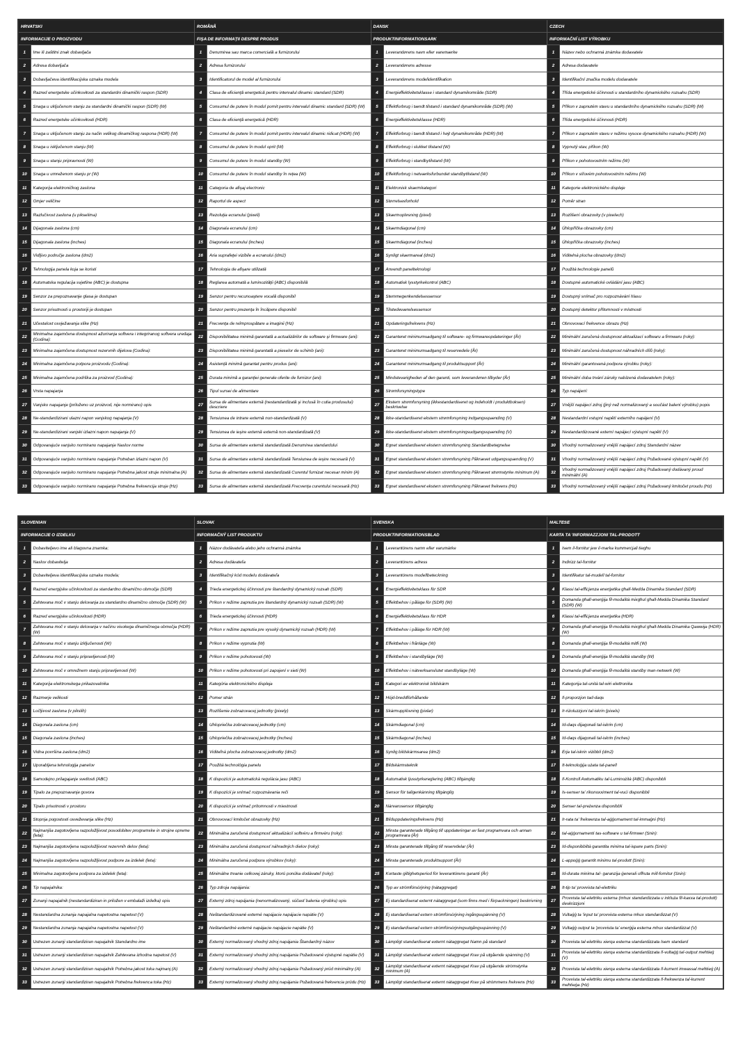| HRVATSKI | | ROMÂNĂ | | DANSK | | CZECH | |
| --- | --- | --- | --- | --- | --- | --- | --- |
| INFORMACIJE O PROIZVODU | | FIŞA DE INFORMAŢII DESPRE PRODUS | | PRODUKTINFORMATIONSARK | | INFORMAČNÍ LIST VÝROBKU | |
| 1 | Ime ili zaštitni znak dobavljača | 1 | Denumirea sau marca comercială a furnizorului | 1 | Leverandørens navn eller varemærke | 1 | Název nebo ochranná známka dodavatele |
| 2 | Adresa dobavljača | 2 | Adresa furnizorului | 2 | Leverandørens adresse | 2 | Adresa dodavatele |
| 3 | Dobavljačeva identifikacijska oznaka modela | 3 | Identificatorul de model al furnizorului | 3 | Leverandørens modelidentifikation | 3 | Identifikační značka modelu dodavatele |
| 4 | Razred energetske učinkovitosti za standardni dinamički raspon (SDR) | 4 | Clasa de eficienţă energetică pentru intervalul dinamic standard (SDR) | 4 | Energieffektivitetsklasse i standard dynamikområde (SDR) | 4 | Třída energetické účinnosti u standardního dynamického rozsahu (SDR) |
| 5 | Snaga u uključenom stanju za standardni dinamički raspon (SDR) (W) | 5 | Consumul de putere în modul pornit pentru intervalul dinamic standard (SDR) (W) | 5 | Effektforbrug i tændt tilstand i standard dynamikområde (SDR) (W) | 5 | Příkon v zapnutém stavu u standardního dynamického rozsahu (SDR) (W) |
| 6 | Razred energetske učinkovitosti (HDR) | 6 | Clasa de eficienţă energetică (HDR) | 6 | Energieffektivitetsklasse (HDR) | 6 | Třída energetické účinnosti (HDR) |
| 7 | Snaga u uključenom stanju za način velikog dinamičkog raspona (HDR) (W) | 7 | Consumul de putere în modul pornit pentru intervalul dinamic ridicat (HDR) (W) | 7 | Effektforbrug i tændt tilstand i højt dynamikområde (HDR) (W) | 7 | Příkon v zapnutém stavu v režimu vysoce dynamického rozsahu (HDR) (W) |
| 8 | Snaga u isključenom stanju (W) | 8 | Consumul de putere în modul oprit (W) | 8 | Effektforbrug i slukket tilstand (W) | 8 | Vypnutý stav, příkon (W) |
| 9 | Snaga u stanju pripravnosti (W) | 9 | Consumul de putere în modul standby (W) | 9 | Effektforbrug i standbytilstand (W) | 9 | Příkon v pohotovostním režimu (W) |
| 10 | Snaga u umreženom stanju pr (W) | 10 | Consumul de putere în modul standby în rețea (W) | 10 | Effektforbrug i netværksforbundet standbytilstand (W) | 10 | Příkon v síťovém pohotovostním režimu (W) |
| 11 | Kategorija elektroničkog zaslona | 11 | Categoria de afişaj electronic | 11 | Elektronisk skærmkategori | 11 | Kategorie elektronického displeje |
| 12 | Omjer veličine | 12 | Raportul de aspect | 12 | Størrelsesforhold | 12 | Poměr stran |
| 13 | Razlučivost zaslona (u pikselima) | 13 | Rezoluţia ecranului (pixeli) | 13 | Skærmopløsning (pixel) | 13 | Rozlišení obrazovky (v pixelech) |
| 14 | Dijagonala zaslona (cm) | 14 | Diagonala ecranului (cm) | 14 | Skærmdiagonal (cm) | 14 | Úhlopříčka obrazovky (cm) |
| 15 | Dijagonala zaslona (inches) | 15 | Diagonala ecranului (inches) | 15 | Skærmdiagonal (inches) | 15 | Úhlopříčka obrazovky (inches) |
| 16 | Vidljivo područje zaslona (dm2) | 16 | Aria suprafeţei vizibile a ecranului (dm2) | 16 | Synligt skærmareal (dm2) | 16 | Viditelná plocha obrazovky (dm2) |
| 17 | Tehnologija panela koja se koristi | 17 | Tehnologia de afişare utilizată | 17 | Anvendt panelteknologi | 17 | Použitá technologie panelů |
| 18 | Automatska regulacija svjetline (ABC) je dostupna | 18 | Reglarea automată a luminozităţii (ABC) disponibilă | 18 | Automatisk lysstyrkekontrol (ABC) | 18 | Dostupné automatické ovládání jasu (ABC) |
| 19 | Senzor za prepoznavanje glasa je dostupan | 19 | Senzor pentru recunoaştere vocală disponibil | 19 | Stemmegenkendelsessensor | 19 | Dostupný snímač pro rozpoznávání hlasu |
| 20 | Senzor prisutnosti u prostoriji je dostupan | 20 | Senzor pentru prezenţa în încăpere disponibil | 20 | Tilstedeværelsessensor | 20 | Dostupný detektor přítomnosti v místnosti |
| 21 | Učestalost osvježavanja slike (Hz) | 21 | Frecvenţa de reîmprospătare a imaginii (Hz) | 21 | Opdateringsfrekvens (Hz) | 21 | Obnovovací frekvence obrazu (Hz) |
| 22 | Minimalna zajamčena dostupnost ažuriranja softvera i integriranog softvera uređaja (Godina): | 22 | Disponibilitatea minimă garantată a actualizărilor de software şi firmware (ani): | 22 | Garanteret minimumsadgang til software- og firmwareopdateringer (År) | 22 | Minimální zaručená dostupnost aktualizací softwaru a firmwaru (roky): |
| 23 | Minimalna zajamčena dostupnost rezervnih dijelova (Godina): | 23 | Disponibilitatea minimă garantată a pieselor de schimb (ani): | 23 | Garanteret minimumsadgang til reservedele (År) | 23 | Minimální zaručená dostupnost náhradních dílů (roky): |
| 24 | Minimalna zajamčena potpora proizvodu (Godina): | 24 | Asistenţă minimă garantat pentru produs (ani): | 24 | Garanteret minimumsadgang til produktsupport (År) | 24 | Minimální garantovaná podpora výrobku (roky): |
| 25 | Minimalna zajamčena podrška za proizvod (Godina): | 25 | Durata minimă a garanţiei generale oferite de furnizor (ani): | 25 | Mindstevarigheden af den garanti, som leverandøren tilbyder (År) | 25 | Minimální doba trvání záruky nabízená dodavatelem (roky): |
| 26 | Vrsta napajanja | 26 | Tipul sursei de alimentare | 26 | Strømforsyningstype | 26 | Typ napájení: |
| 27 | Vanjsko napajanje (priloženo uz proizvod, nije normirano) opis | 27 | Sursa de alimentare externă (nestandardizată şi inclusă în cutia produsului) descriere | 27 | Ekstern strømforsyning (ikkestandardiseret og indeholdt i produktboksen) beskrivelse | 27 | Vnější napájecí zdroj (jiný než normalizovaný a součást balení výrobku) popis |
| 28 | Ne-standardizirani ulazni napon vanjskog napajanja (V) | 28 | Tensiunea de intrare externă non-standardizată (V) | 28 | Ikke-standardiseret ekstern strømforsyning indgangsspænding (V) | 28 | Nestandardní vstupní napětí externího napájení (V) |
| 29 | Ne-standardizirani vanjski izlazni napon napajanja (V) | 29 | Tensiunea de ieşire externă externă non-standardizată (V) | 29 | Ikke-standardiseret ekstern strømforsyningsudgangsspænding (V) | 29 | Nestandardizované externí napájecí výstupní napětí (V) |
| 30 | Odgovarajuće vanjsko normirano napajanje Naslov norme | 30 | Sursa de alimentare externă standardizată Denumirea standardului | 30 | Egnet standardiseret ekstern strømforsyning Standardbetegnelse | 30 | Vhodný normalizovaný vnější napájecí zdroj Standardní název |
| 31 | Odgovarajuće vanjsko normirano napajanje Potreban izlazni napon (V) | 31 | Sursa de alimentare externă standardizată Tensiunea de ieşire necesară (V) | 31 | Egnet standardiseret ekstern strømforsyning Påkrævet udgangsspænding (V) | 31 | Vhodný normalizovaný vnější napájecí zdroj Požadované výstupní napětí (V) |
| 32 | Odgovarajuće vanjsko normirano napajanje Potrebna jakost struje minimalna (A) | 32 | Sursa de alimentare externă standardizată Curentul furnizat necesar minim (A) | 32 | Egnet standardiseret ekstern strømforsyning Påkrævet strømstyrke minimum (A) | 32 | Vhodný normalizovaný vnější napájecí zdroj Požadovaný dodávaný proud minimální (A) |
| 33 | Odgovarajuće vanjsko normirano napajanje Potrebna frekvencija struje (Hz) | 33 | Sursa de alimentare externă standardizată Frecvenţa curentului necesară (Hz) | 33 | Egnet standardiseret ekstern strømforsyning Påkrævet frekvens (Hz) | 33 | Vhodný normalizovaný vnější napájecí zdroj Požadovaný kmitočet proudu (Hz) |
| SLOVENIAN | | SLOVAK | | SVENSKA | | MALTESE | |
| --- | --- | --- | --- | --- | --- | --- | --- |
| INFORMACIJE O IZDELKU | | INFORMAČNÝ LIST PRODUKTU | | PRODUKTINFORMATIONSBLAD | | KARTA TA 'INFORMAZZJONI TAL-PRODOTT | |
| 1 | Dobaviteljevo ime ali blagovna znamka; | 1 | Názov dodávateľa alebo jeho ochranná známka | 1 | Leverantörens namn eller varumärke | 1 | Isem il-fornitur jew il-marka kummerċjali tiegħu |
| 2 | Naslov dobavitelja | 2 | Adresa dodávateľa | 2 | Leverantörens adress | 2 | Indirizz tal-fornitur |
| 3 | Dobaviteljeva identifikacijska oznaka modela; | 3 | Identifikačný kód modelu dodávateľa | 3 | Leverantörens modellbeteckning | 3 | Identifikatur tal-mudell tal-fornitur |
| 4 | Razred energijske učinkovitosti za standardno dinamično območje (SDR) | 4 | Trieda energetickej účinnosti pre štandardný dynamický rozsah (SDR) | 4 | Energieffektivitetsklass för SDR | 4 | Klassi tal-effiċjenza enerġetika għall-Medda Dinamika Standard (SDR) |
| 5 | Zahtevana moč v stanju delovanja za standardno dinamično območje (SDR) (W) | 5 | Príkon v režime zapnutia pre štandardný dynamický rozsah (SDR) (W) | 5 | Effektbehov i påläge för (SDR) (W) | 5 | Domanda għall-enerġija fil-modalità mixgħul għall-Medda Dinamika Standard (SDR) (W) |
| 6 | Razred energijske učinkovitosti (HDR) | 6 | Trieda energetickej účinnosti (HDR) | 6 | Energieffektivitetsklass för HDR | 6 | Klassi tal-effiċjenza enerġetika (HDR) |
| 7 | Zahtevana moč v stanju delovanja v načinu visokega dinamičnega območja (HDR) (W) | 7 | Príkon v režime zapnutia pre vysoký dynamický rozsah (HDR) (W) | 7 | Effektbehov i påläge för HDR (W) | 7 | Domanda għall-enerġija fil-modalità mixgħul għall-Medda Dinamika Qawwija (HDR) (W) |
| 8 | Zahtevana moč v stanju izključenosti (W) | 8 | Príkon v režime vypnutia (W) | 8 | Effektbehov i frånläge (W) | 8 | Domanda għall-enerġija fil-modalità mitfi (W) |
| 9 | Zahtevana moč v stanju pripravljenosti (W) | 9 | Príkon v režime pohotovosti (W) | 9 | Effektbehov i standbyläge (W) | 9 | Domanda għall-enerġija fil-modalità standby (W) |
| 10 | Zahtevana moč v omrežnem stanju pripravljenosti (W) | 10 | Príkon v režime pohotovosti pri zapojení v sieti (W) | 10 | Effektbehov i nätverksanslutet standbyläge (W) | 10 | Domanda għall-enerġija fil-modalità standby man-netwerk (W) |
| 11 | Kategorija elektronskega prikazovalnika | 11 | Kategória elektronického displeja | 11 | Kategori av elektronisk bildskärm | 11 | Kategorija tal-unità tal-wiri elettronika |
| 12 | Razmerje velikosti | 12 | Pomer strán | 12 | Höjd-breddförhållande | 12 | Il-proporzjon tad-daqs |
| 13 | Ločljivost zaslona (v pikslih) | 13 | Rozlíšenie zobrazovacej jednotky (pixely) | 13 | Skärmupplösning (pixlar) | 13 | Ir-riżoluzzjoni tal-iskrin (pixels) |
| 14 | Diagonala zaslona (cm) | 14 | Uhlopriečka zobrazovacej jednotky (cm) | 14 | Skärmdiagonal (cm) | 14 | Id-daqs dijagonali tal-iskrin (cm) |
| 15 | Diagonala zaslona (inches) | 15 | Uhlopriečka zobrazovacej jednotky (inches) | 15 | Skärmdiagonal (inches) | 15 | Id-daqs dijagonali tal-iskrin (inches) |
| 16 | Vidna površina zaslona (dm2) | 16 | Viditeľná plocha zobrazovacej jednotky (dm2) | 16 | Synlig bildskärmsarea (dm2) | 16 | Erja tal-iskrin viżibbli (dm2) |
| 17 | Uporabljena tehnologija panelov | 17 | Použitá technológia panelu | 17 | Bildskärmsteknik | 17 | It-teknoloġija użata tal-panell |
| 18 | Samodejno prilagajanje svetlosti (ABC) | 18 | K dispozícii je automatická regulácia jasu (ABC) | 18 | Automatisk ljusstyrkereglering (ABC) tillgänglig | 18 | Il-Kontroll Awtomatiku tal-Luminożità (ABC) disponibbli |
| 19 | Tipalo za prepoznavanje govora | 19 | K dispozícii je snímač rozpoznávania reči | 19 | Sensor för taligenkänning tillgänglig | 19 | Is-senser ta' rikonoxximent tal-vuċi disponibbli |
| 20 | Tipalo prisotnosti v prostoru | 20 | K dispozícii je snímač prítomnosti v miestnosti | 20 | Närvarosensor tillgänglig | 20 | Senser tal-preżenza disponibbli |
| 21 | Stopnja pogostosti osveževanja slike (Hz) | 21 | Obnovovací kmitočet obrazovky (Hz) | 21 | Bilduppdateringsfrekvens (Hz) | 21 | Ir-rata ta' frekwenza tal-aġġornament tal-immaġni (Hz) |
| 22 | Najmanjša zagotovljena razpoložljivost posodobitev programske in strojne opreme (leta): | 22 | Minimálna zaručená dostupnosť aktualizácií softvéru a firmvéru (roky): | 22 | Minsta garanterade tillgång till uppdateringar av fast programvara och annan programvara (År) | 22 | tal-aġġornamenti tas-software u tal-firmwer (Snin): |
| 23 | Najmanjša zagotovljena razpoložljivost rezervnih delov (leta): | 23 | Minimálna zaručená dostupnosť náhradných dielov (roky): | 23 | Minsta garanterade tillgång till reservdelar (År) | 23 | Id-disponibbiltà garantita minima tal-ispare parts (Snin): |
| 24 | Najmanjša zagotovljena razpoložljivost podpore za izdelek (leta): | 24 | Minimálna zaručená podpora výrobkov (roky): | 24 | Minsta garanterade produktsupport (År) | 24 | L-appoġġ garantit minimu tal-prodott (Snin): |
| 25 | Minimalna zagotovljena podpora za izdelek (leta): | 25 | Minimálne trvanie celkovej záruky, ktorú ponúka dodávateľ (roky): | 25 | Kortaste giltighetsperiod för leverantörens garanti (År) | 25 | Id-durata minima tal- garanzija ġenerali offruta mill-fornitur (Snin): |
| 26 | Tip napajalnika: | 26 | Typ zdroja napájania: | 26 | Typ av strömförsörjning (nätaggregat) | 26 | It-tip ta' provvista tal-elettriku |
| 27 | Zunanji napajalnik (nestandardiziran in priložen v embalaži izdelka) opis | 27 | Externý zdroj napájania (nenormalizovaný, súčasť balenia výrobku) opis | 27 | Ej standardiserat externt nätaggregat (som finns med i förpackningen) beskrivning | 27 | Provvista tal-elettriku esterna (mhux standardizzata u inkluża fil-kaxxa tal-prodott) deskrizzjoni |
| 28 | Nestandardna zunanja napajalna napetostna napetost (V) | 28 | Neštandardizované externé napájacie napájacie napätie (V) | 28 | Ej standardiserad extern strömförsörjning ingångsspänning (V) | 28 | Vultaġġ ta 'input ta' provvista esterna mhux standardizzat (V) |
| 29 | Nestandardna zunanja napajalna napetostna napetost (V) | 29 | Neštandardné externé napájacie napájacie napätie (V) | 29 | Ej standardiserad extern strömförsörjningsutgångsspänning (V) | 29 | Vultaġġ output ta 'provvista ta' enerġija esterna mhux standardizzat (V) |
| 30 | Ustrezen zunanji standardiziran napajalnik Standardno ime | 30 | Externý normalizovaný vhodný zdroj napájania Štandardný názov | 30 | Lämpligt standardiserat externt nätaggregat Namn på standard | 30 | Provvista tal-elettriku xierqa esterna standardizzata Isem standard |
| 31 | Ustrezen zunanji standardiziran napajalnik Zahtevana izhodna napetost (V) | 31 | Externý normalizovaný vhodný zdroj napájania Požadované výstupné napätie (V) | 31 | Lämpligt standardiserat externt nätaggregat Krav på utgående spänning (V) | 31 | Provvista tal-elettriku xierqa esterna standardizzata Il-vultaġġ tal-output meħtieġ (V) |
| 32 | Ustrezen zunanji standardiziran napajalnik Potrebna jakost toka najmanj (A) | 32 | Externý normalizovaný vhodný zdroj napájania Požadovaný prúd minimálny (A) | 32 | Lämpligt standardiserat externt nätaggregat Krav på utgående strömstyrka minimum (A) | 32 | Provvista tal-elettriku xierqa esterna standardizzata Il-kurrent imwassal meħtieġ (A) |
| 33 | Ustrezen zunanji standardiziran napajalnik Potrebna frekvenca toka (Hz) | 33 | Externý normalizovaný vhodný zdroj napájania Požadovaná frekvencia prúdu (Hz) | 33 | Lämpligt standardiserat externt nätaggregat Krav på strömmens frekvens (Hz) | 33 | Provvista tal-elettriku xierqa esterna standardizzata Il-frekwenza tal-kurrent meħtieġa (Hz) |